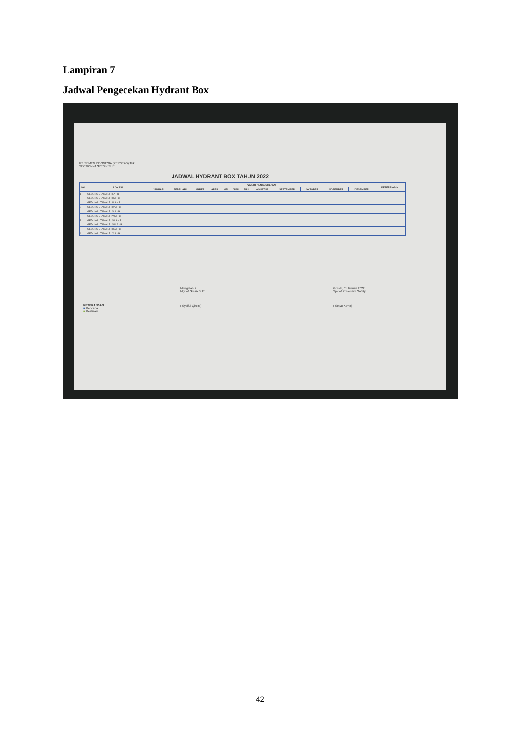Lampiran 7
Jadwal Pengecekan Hydrant Box
PT. SEMEN INDONESIA (PERSERO) Tbk.
SECTION of GRESIK SHE
JADWAL HYDRANT BOX TAHUN 2022
| NO | LOKASI | WAKTU PENGECHEKAN | | | | | | | | | | | | KETERANGAN |
| --- | --- | --- | --- | --- | --- | --- | --- | --- | --- | --- | --- | --- | --- | --- |
| | | JANUARI | FEBRUARI | MARET | APRIL | MEI | JUNI | JULI | AGUSTUS | SEPTEMBER | OKTOBER | NOPEMBER | DESEMBER | |
| 1 | GEDUNG UTAMA LT : I A - B | | | | | | | | | | | | | |
| | GEDUNG UTAMA LT : II A - B | | | | | | | | | | | | | |
| | GEDUNG UTAMA LT : III A - B | | | | | | | | | | | | | |
| 2 | GEDUNG UTAMA LT : IV A - B | | | | | | | | | | | | | |
| | GEDUNG UTAMA LT : V A - B | | | | | | | | | | | | | |
| | GEDUNG UTAMA LT : VI A - B | | | | | | | | | | | | | |
| 3 | GEDUNG UTAMA LT : VII A - B | | | | | | | | | | | | | |
| | GEDUNG UTAMA LT : VIII A - B | | | | | | | | | | | | | |
| | GEDUNG UTAMA LT : IX A - B | | | | | | | | | | | | | |
| 4 | GEDUNG UTAMA LT : X A - B | | | | | | | | | | | | | |
KETERANGAN :
■ Rencana
■ Realisasi
Mengetahui
Mgr of Gresik SHE
( Syaiful Qirom )
Gresik, 01 Januari 2022
Spv of Preventive Safety
( Setyo Karno)
42